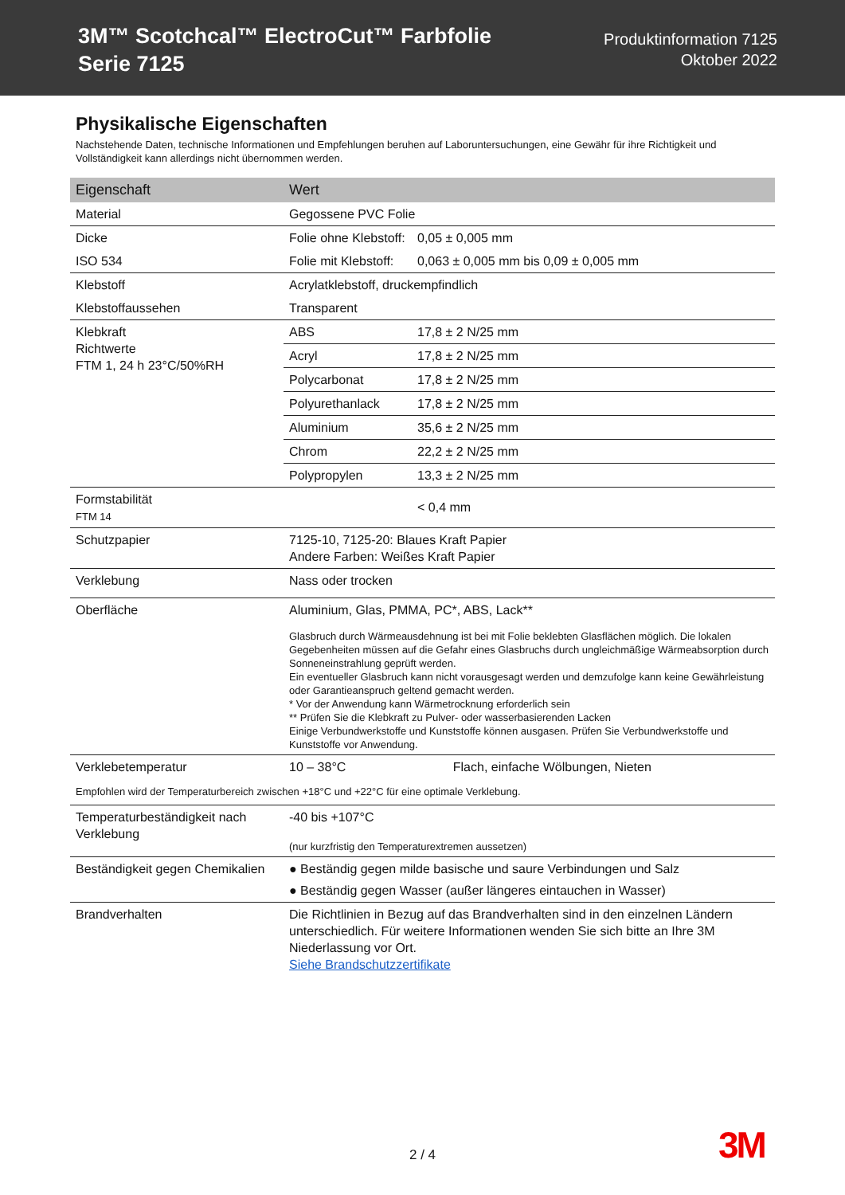3M™ Scotchcal™ ElectroCut™ Farbfolie
Serie 7125
Produktinformation 7125
Oktober 2022
Physikalische Eigenschaften
Nachstehende Daten, technische Informationen und Empfehlungen beruhen auf Laboruntersuchungen, eine Gewähr für ihre Richtigkeit und Vollständigkeit kann allerdings nicht übernommen werden.
| Eigenschaft | Wert | |
| --- | --- | --- |
| Material | Gegossene PVC Folie | |
| Dicke | Folie ohne Klebstoff: | 0,05 ± 0,005 mm |
| ISO 534 | Folie mit Klebstoff: | 0,063 ± 0,005 mm bis 0,09 ± 0,005 mm |
| Klebstoff | Acrylatklebstoff, druckempfindlich | |
| Klebstoffaussehen | Transparent | |
| Klebkraft Richtwerte FTM 1, 24 h 23°C/50%RH | ABS | 17,8 ± 2 N/25 mm |
| | Acryl | 17,8 ± 2 N/25 mm |
| | Polycarbonat | 17,8 ± 2 N/25 mm |
| | Polyurethanlack | 17,8 ± 2 N/25 mm |
| | Aluminium | 35,6 ± 2 N/25 mm |
| | Chrom | 22,2 ± 2 N/25 mm |
| | Polypropylen | 13,3 ± 2 N/25 mm |
| Formstabilität FTM 14 | | < 0,4 mm |
| Schutzpapier | 7125-10, 7125-20: Blaues Kraft Papier Andere Farben: Weißes Kraft Papier | |
| Verklebung | Nass oder trocken | |
| Oberfläche | Aluminium, Glas, PMMA, PC*, ABS, Lack** Glasbruch durch Wärmeausdehnung ist bei mit Folie beklebten Glasflächen möglich. Die lokalen Gegebenheiten müssen auf die Gefahr eines Glasbruchs durch ungleichmäßige Wärmeabsorption durch Sonneneinstrahlung geprüft werden. Ein eventueller Glasbruch kann nicht vorausgesagt werden und demzufolge kann keine Gewährleistung oder Garantieanspruch geltend gemacht werden. * Vor der Anwendung kann Wärmetrocknung erforderlich sein ** Prüfen Sie die Klebkraft zu Pulver- oder wasserbasierenden Lacken Einige Verbundwerkstoffe und Kunststoffe können ausgasen. Prüfen Sie Verbundwerkstoffe und Kunststoffe vor Anwendung. | |
| Verklebetemperatur | 10 – 38°C Flach, einfache Wölbungen, Nieten | |
| Empfohlen wird der Temperaturbereich zwischen +18°C und +22°C für eine optimale Verklebung. | | |
| Temperaturbeständigkeit nach Verklebung | -40 bis +107°C (nur kurzfristig den Temperaturextremen aussetzen) | |
| Beständigkeit gegen Chemikalien | ● Beständig gegen milde basische und saure Verbindungen und Salz ● Beständig gegen Wasser (außer längeres eintauchen in Wasser) | |
| Brandverhalten | Die Richtlinien in Bezug auf das Brandverhalten sind in den einzelnen Ländern unterschiedlich. Für weitere Informationen wenden Sie sich bitte an Ihre 3M Niederlassung vor Ort. Siehe Brandschutzzertifikate | |
2 / 4 3M